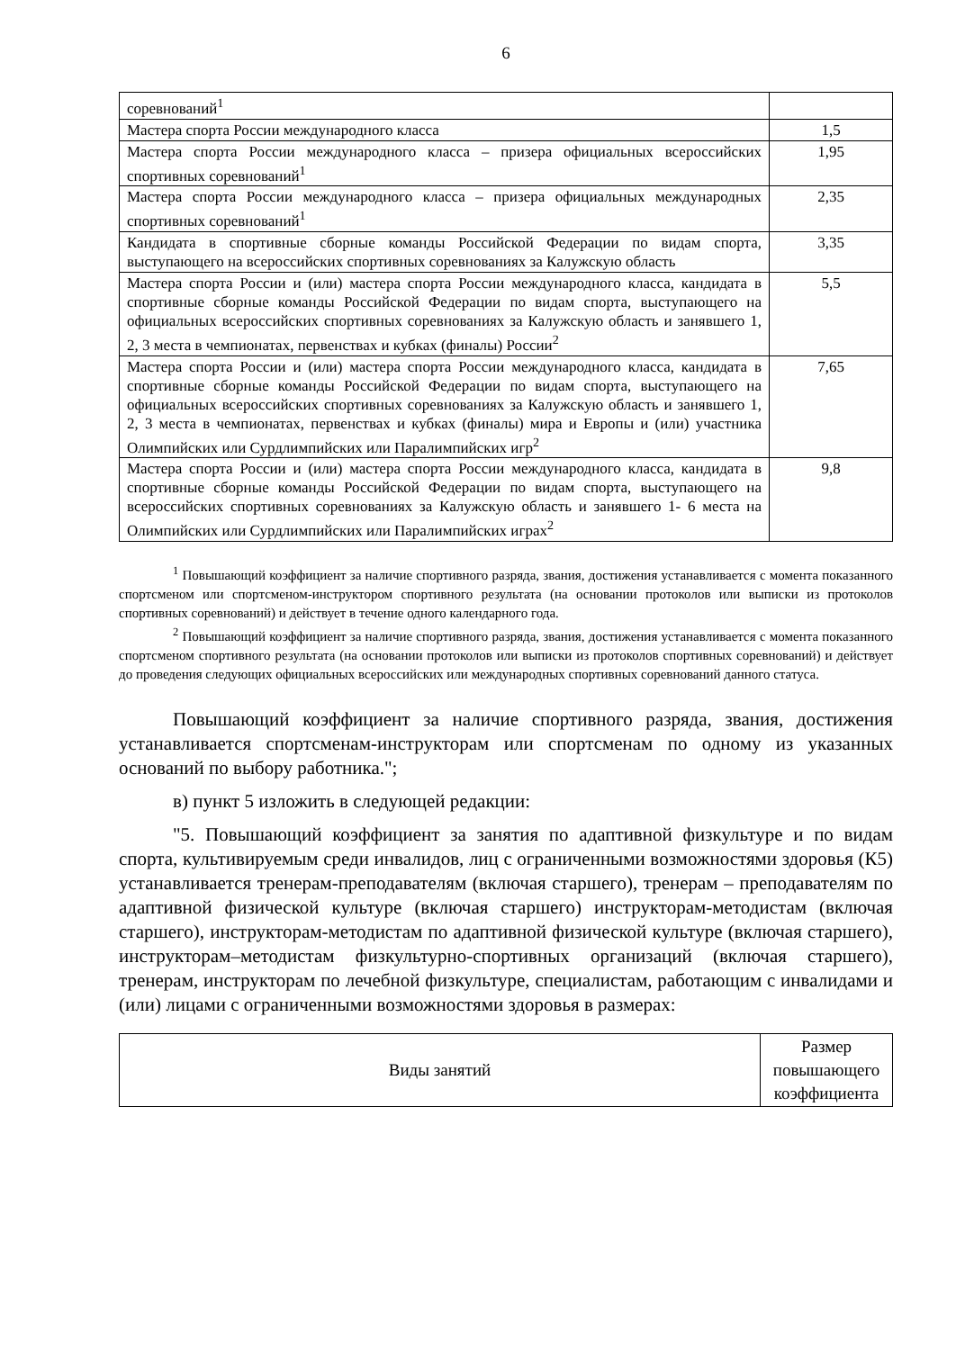6
| соревнований<sup>1</sup> | |
| Мастера спорта России международного класса | 1,5 |
| Мастера спорта России международного класса – призера официальных всероссийских спортивных соревнований<sup>1</sup> | 1,95 |
| Мастера спорта России международного класса – призера официальных международных спортивных соревнований<sup>1</sup> | 2,35 |
| Кандидата в спортивные сборные команды Российской Федерации по видам спорта, выступающего на всероссийских спортивных соревнованиях за Калужскую область | 3,35 |
| Мастера спорта России и (или) мастера спорта России международного класса, кандидата в спортивные сборные команды Российской Федерации по видам спорта, выступающего на официальных всероссийских спортивных соревнованиях за Калужскую область и занявшего 1, 2, 3 места в чемпионатах, первенствах и кубках (финалы) России<sup>2</sup> | 5,5 |
| Мастера спорта России и (или) мастера спорта России международного класса, кандидата в спортивные сборные команды Российской Федерации по видам спорта, выступающего на официальных всероссийских спортивных соревнованиях за Калужскую область и занявшего 1, 2, 3 места в чемпионатах, первенствах и кубках (финалы) мира и Европы и (или) участника Олимпийских или Сурдлимпийских или Паралимпийских игр<sup>2</sup> | 7,65 |
| Мастера спорта России и (или) мастера спорта России международного класса, кандидата в спортивные сборные команды Российской Федерации по видам спорта, выступающего на всероссийских спортивных соревнованиях за Калужскую область и занявшего 1- 6 места на Олимпийских или Сурдлимпийских или Паралимпийских играх<sup>2</sup> | 9,8 |
<sup>1</sup> Повышающий коэффициент за наличие спортивного разряда, звания, достижения устанавливается с момента показанного спортсменом или спортсменом-инструктором спортивного результата (на основании протоколов или выписки из протоколов спортивных соревнований) и действует в течение одного календарного года.
<sup>2</sup> Повышающий коэффициент за наличие спортивного разряда, звания, достижения устанавливается с момента показанного спортсменом спортивного результата (на основании протоколов или выписки из протоколов спортивных соревнований) и действует до проведения следующих официальных всероссийских или международных спортивных соревнований данного статуса.
Повышающий коэффициент за наличие спортивного разряда, звания, достижения устанавливается спортсменам-инструкторам или спортсменам по одному из указанных оснований по выбору работника.";
в) пункт 5 изложить в следующей редакции:
"5. Повышающий коэффициент за занятия по адаптивной физкультуре и по видам спорта, культивируемым среди инвалидов, лиц с ограниченными возможностями здоровья (К5) устанавливается тренерам-преподавателям (включая старшего), тренерам – преподавателям по адаптивной физической культуре (включая старшего) инструкторам-методистам (включая старшего), инструкторам-методистам по адаптивной физической культуре (включая старшего), инструкторам–методистам физкультурно-спортивных организаций (включая старшего), тренерам, инструкторам по лечебной физкультуре, специалистам, работающим с инвалидами и (или) лицами с ограниченными возможностями здоровья в размерах:
| Виды занятий | Размер повышающего коэффициента |
| --- | --- |